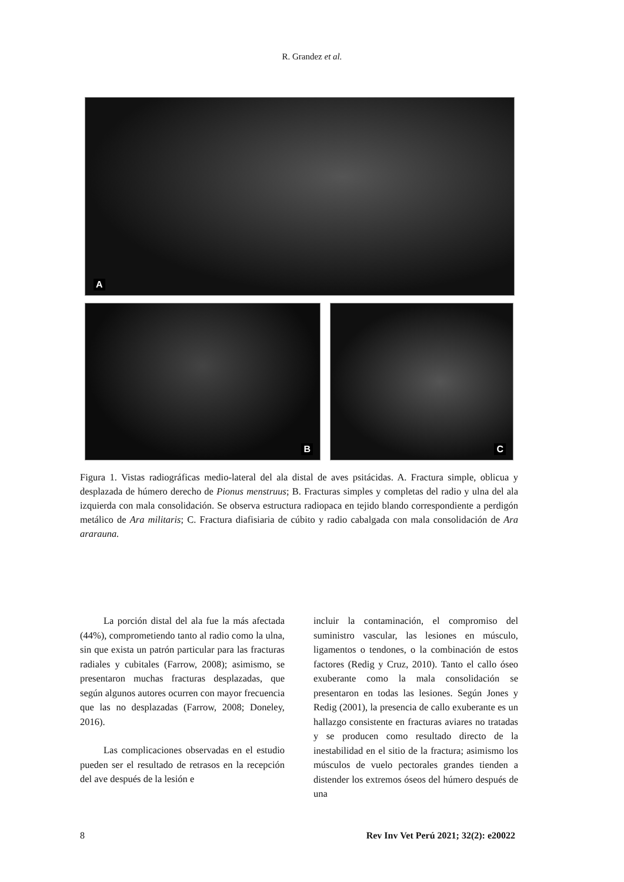R. Grandez et al.
A
B
C
Figura 1. Vistas radiográficas medio-lateral del ala distal de aves psitácidas. A. Fractura simple, oblicua y desplazada de húmero derecho de Pionus menstruus; B. Fracturas simples y completas del radio y ulna del ala izquierda con mala consolidación. Se observa estructura radiopaca en tejido blando correspondiente a perdigón metálico de Ara militaris; C. Fractura diafisiaria de cúbito y radio cabalgada con mala consolidación de Ara ararauna.
La porción distal del ala fue la más afectada (44%), comprometiendo tanto al radio como la ulna, sin que exista un patrón particular para las fracturas radiales y cubitales (Farrow, 2008); asimismo, se presentaron muchas fracturas desplazadas, que según algunos autores ocurren con mayor frecuencia que las no desplazadas (Farrow, 2008; Doneley, 2016).
Las complicaciones observadas en el estudio pueden ser el resultado de retrasos en la recepción del ave después de la lesión e
incluir la contaminación, el compromiso del suministro vascular, las lesiones en músculo, ligamentos o tendones, o la combinación de estos factores (Redig y Cruz, 2010). Tanto el callo óseo exuberante como la mala consolidación se presentaron en todas las lesiones. Según Jones y Redig (2001), la presencia de callo exuberante es un hallazgo consistente en fracturas aviares no tratadas y se producen como resultado directo de la inestabilidad en el sitio de la fractura; asimismo los músculos de vuelo pectorales grandes tienden a distender los extremos óseos del húmero después de una
8 Rev Inv Vet Perú 2021; 32(2): e20022